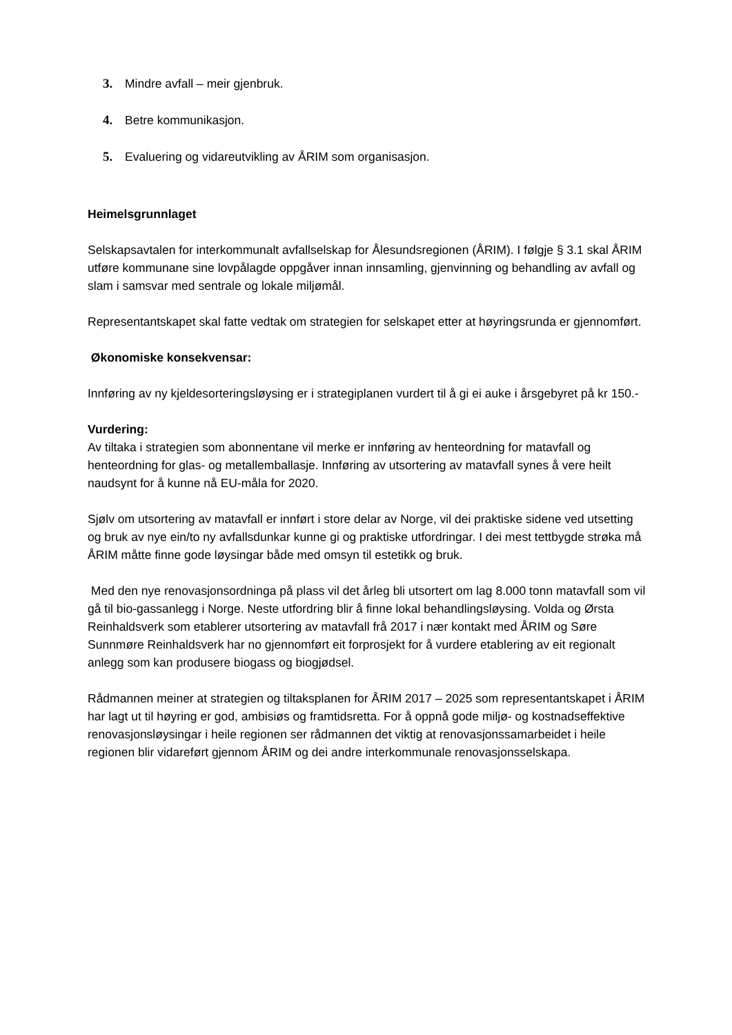3. Mindre avfall – meir gjenbruk.
4. Betre kommunikasjon.
5. Evaluering og vidareutvikling av ÅRIM som organisasjon.
Heimelsgrunnlaget
Selskapsavtalen for interkommunalt avfallselskap for Ålesundsregionen (ÅRIM). I følgje § 3.1 skal ÅRIM utføre kommunane sine lovpålagde oppgåver innan innsamling, gjenvinning og behandling av avfall og slam i samsvar med sentrale og lokale miljømål.
Representantskapet skal fatte vedtak om strategien for selskapet etter at høyringsrunda er gjennomført.
Økonomiske konsekvensar:
Innføring av ny kjeldesorteringsløysing er i strategiplanen vurdert til å gi ei auke i årsgebyret på kr 150.-
Vurdering:
Av tiltaka i strategien som abonnentane vil merke er innføring av henteordning for matavfall og henteordning for glas- og metallemballasje. Innføring av utsortering av matavfall synes å vere heilt naudsynt for å kunne nå EU-måla for 2020.
Sjølv om utsortering av matavfall er innført i store delar av Norge, vil dei praktiske sidene ved utsetting og bruk av nye ein/to ny avfallsdunkar kunne gi og praktiske utfordringar. I dei mest tettbygde strøka må ÅRIM måtte finne gode løysingar både med omsyn til estetikk og bruk.
Med den nye renovasjonsordninga på plass vil det årleg bli utsortert om lag 8.000 tonn matavfall som vil gå til bio-gassanlegg i Norge. Neste utfordring blir å finne lokal behandlingsløysing. Volda og Ørsta Reinhaldsverk som etablerer utsortering av matavfall frå 2017 i nær kontakt med ÅRIM og Søre Sunnmøre Reinhaldsverk har no gjennomført eit forprosjekt for å vurdere etablering av eit regionalt anlegg som kan produsere biogass og biogjødsel.
Rådmannen meiner at strategien og tiltaksplanen for ÅRIM 2017 – 2025 som representantskapet i ÅRIM har lagt ut til høyring er god, ambisiøs og framtidsretta. For å oppnå gode miljø- og kostnadseffektive renovasjonsløysingar i heile regionen ser rådmannen det viktig at renovasjonssamarbeidet i heile regionen blir vidareført gjennom ÅRIM og dei andre interkommunale renovasjonsselskapa.